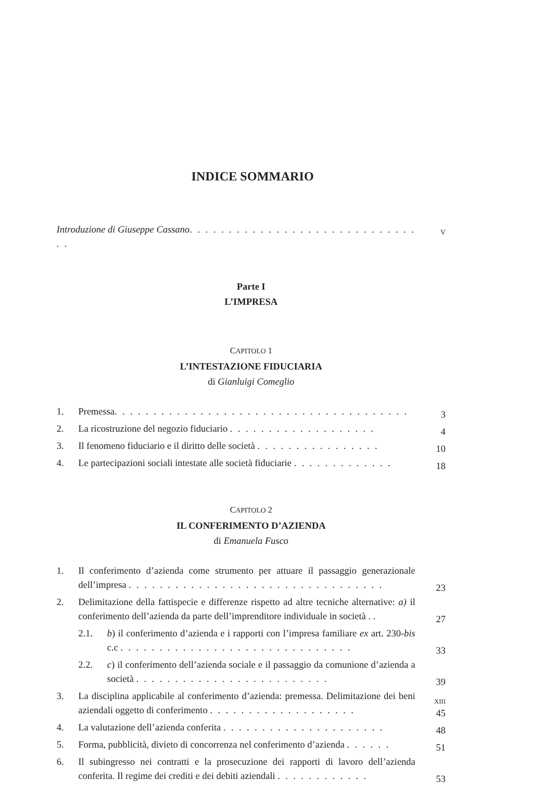INDICE SOMMARIO
Introduzione di Giuseppe Cassano. . . . . . . . . . . . . . . . . . . . . . . . . . . . . . .
V
Parte I
L’IMPRESA
CAPITOLO 1
L’INTESTAZIONE FIDUCIARIA
di Gianluigi Comeglio
1. Premessa. . . . . . . . . . . . . . . . . . . . . . . . . . . . . . . . . . . . . .
3
2. La ricostruzione del negozio fiduciario . . . . . . . . . . . . . . . . . . .
4
3. Il fenomeno fiduciario e il diritto delle società . . . . . . . . . . . . . . . .
10
4. Le partecipazioni sociali intestate alle società fiduciarie . . . . . . . . . . . . .
18
CAPITOLO 2
IL CONFERIMENTO D’AZIENDA
di Emanuela Fusco
1. Il conferimento d’azienda come strumento per attuare il passaggio generazionale dell’impresa . . . . . . . . . . . . . . . . . . . . . . . . . . . . . . . . .
23
2. Delimitazione della fattispecie e differenze rispetto ad altre tecniche alternative: a) il conferimento dell’azienda da parte dell’imprenditore individuale in società . .
27
2.1. b) il conferimento d’azienda e i rapporti con l’impresa familiare ex art. 230-bis c.c . . . . . . . . . . . . . . . . . . . . . . . . . . . . . .
33
2.2. c) il conferimento dell’azienda sociale e il passaggio da comunione d’azienda a società . . . . . . . . . . . . . . . . . . . . . . . . .
39
3. La disciplina applicabile al conferimento d’azienda: premessa. Delimitazione dei beni aziendali oggetto di conferimento . . . . . . . . . . . . . . . . . . .
45
4. La valutazione dell’azienda conferita . . . . . . . . . . . . . . . . . . . . .
48
5. Forma, pubblicità, divieto di concorrenza nel conferimento d’azienda . . . . . .
51
6. Il subingresso nei contratti e la prosecuzione dei rapporti di lavoro dell’azienda conferita. Il regime dei crediti e dei debiti aziendali . . . . . . . . . . . .
53
XIII